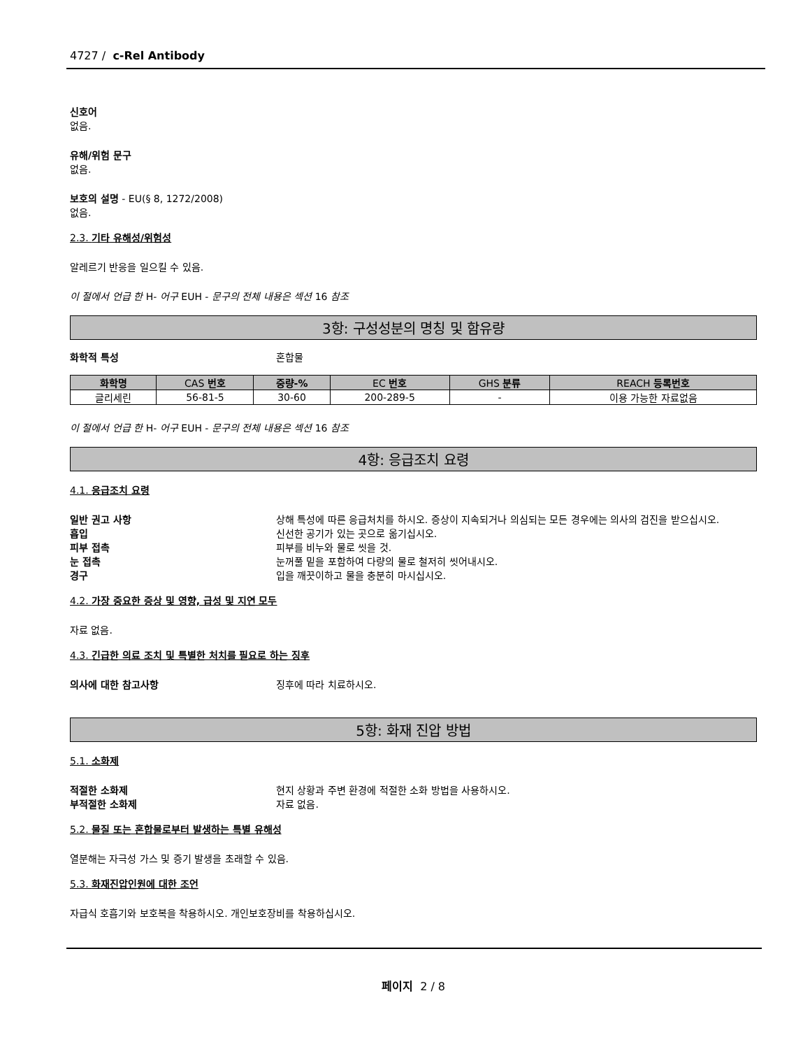4727 / c-Rel Antibody
신호어
없음.
유해/위험 문구
없음.
보호의 설명 - EU(§ 8, 1272/2008)
없음.
2.3. 기타 유해성/위험성
알레르기 반응을 일으킬 수 있음.
이 절에서 언급 한 H- 어구 EUH - 문구의 전체 내용은 섹션 16 참조
3항: 구성성분의 명칭 및 함유량
화학적 특성 혼합물
| 화학명 | CAS 번호 | 중량-% | EC 번호 | GHS 분류 | REACH 등록번호 |
| --- | --- | --- | --- | --- | --- |
| 글리세린 | 56-81-5 | 30-60 | 200-289-5 | - | 이용 가능한 자료없음 |
이 절에서 언급 한 H- 어구 EUH - 문구의 전체 내용은 섹션 16 참조
4항: 응급조치 요령
4.1. 응급조치 요령
일반 권고 사항 상해 특성에 따른 응급처치를 하시오. 증상이 지속되거나 의심되는 모든 경우에는 의사의 검진을 받으십시오.
흡입 신선한 공기가 있는 곳으로 옮기십시오.
피부 접촉 피부를 비누와 물로 씻을 것.
눈 접촉 눈꺼풀 밑을 포함하여 다량의 물로 철저히 씻어내시오.
경구 입을 깨끗이하고 물을 충분히 마시십시오.
4.2. 가장 중요한 증상 및 영향, 급성 및 지연 모두
자료 없음.
4.3. 긴급한 의료 조치 및 특별한 처치를 필요로 하는 징후
의사에 대한 참고사항 징후에 따라 치료하시오.
5항: 화재 진압 방법
5.1. 소화제
적절한 소화제 현지 상황과 주변 환경에 적절한 소화 방법을 사용하시오.
부적절한 소화제 자료 없음.
5.2. 물질 또는 혼합물로부터 발생하는 특별 유해성
열분해는 자극성 가스 및 증기 발생을 초래할 수 있음.
5.3. 화재진압인원에 대한 조언
자급식 호흡기와 보호복을 착용하시오. 개인보호장비를 착용하십시오.
페이지 2 / 8